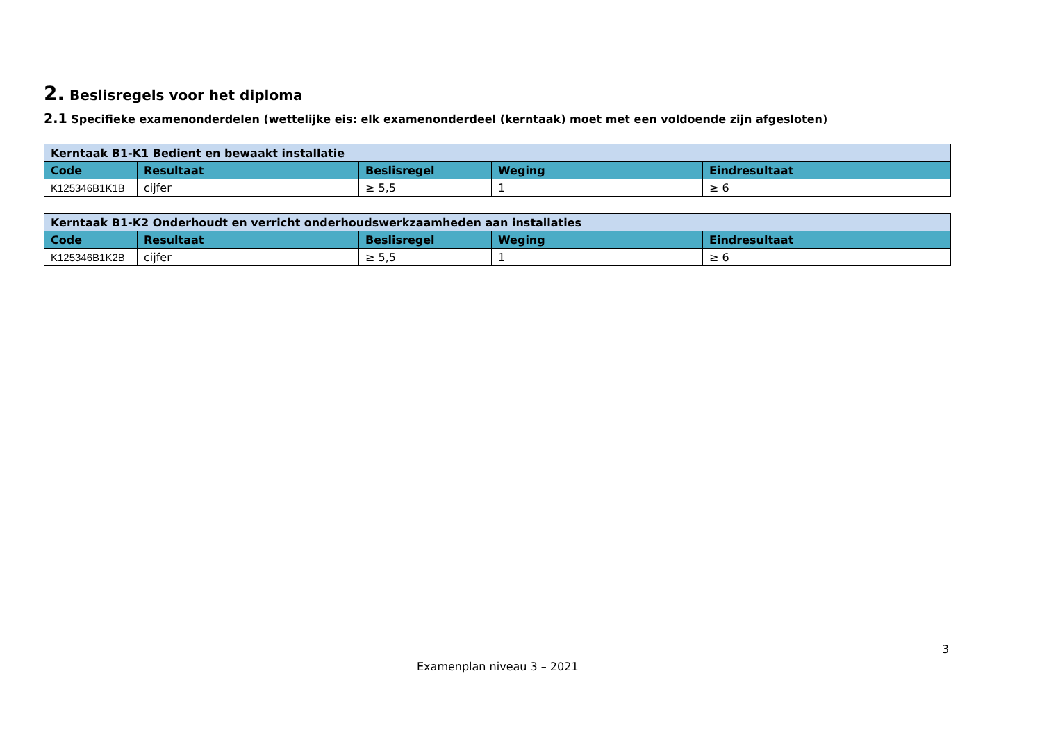2. Beslisregels voor het diploma
2.1 Specifieke examenonderdelen (wettelijke eis: elk examenonderdeel (kerntaak) moet met een voldoende zijn afgesloten)
| Kerntaak B1-K1 Bedient en bewaakt installatie | | | | |
| Code | Resultaat | Beslisregel | Weging | Eindresultaat |
| K125346B1K1B | cijfer | ≥ 5,5 | 1 | ≥ 6 |
| Kerntaak B1-K2 Onderhoudt en verricht onderhoudswerkzaamheden aan installaties | | | | |
| Code | Resultaat | Beslisregel | Weging | Eindresultaat |
| K125346B1K2B | cijfer | ≥ 5,5 | 1 | ≥ 6 |
3
Examenplan niveau 3 – 2021